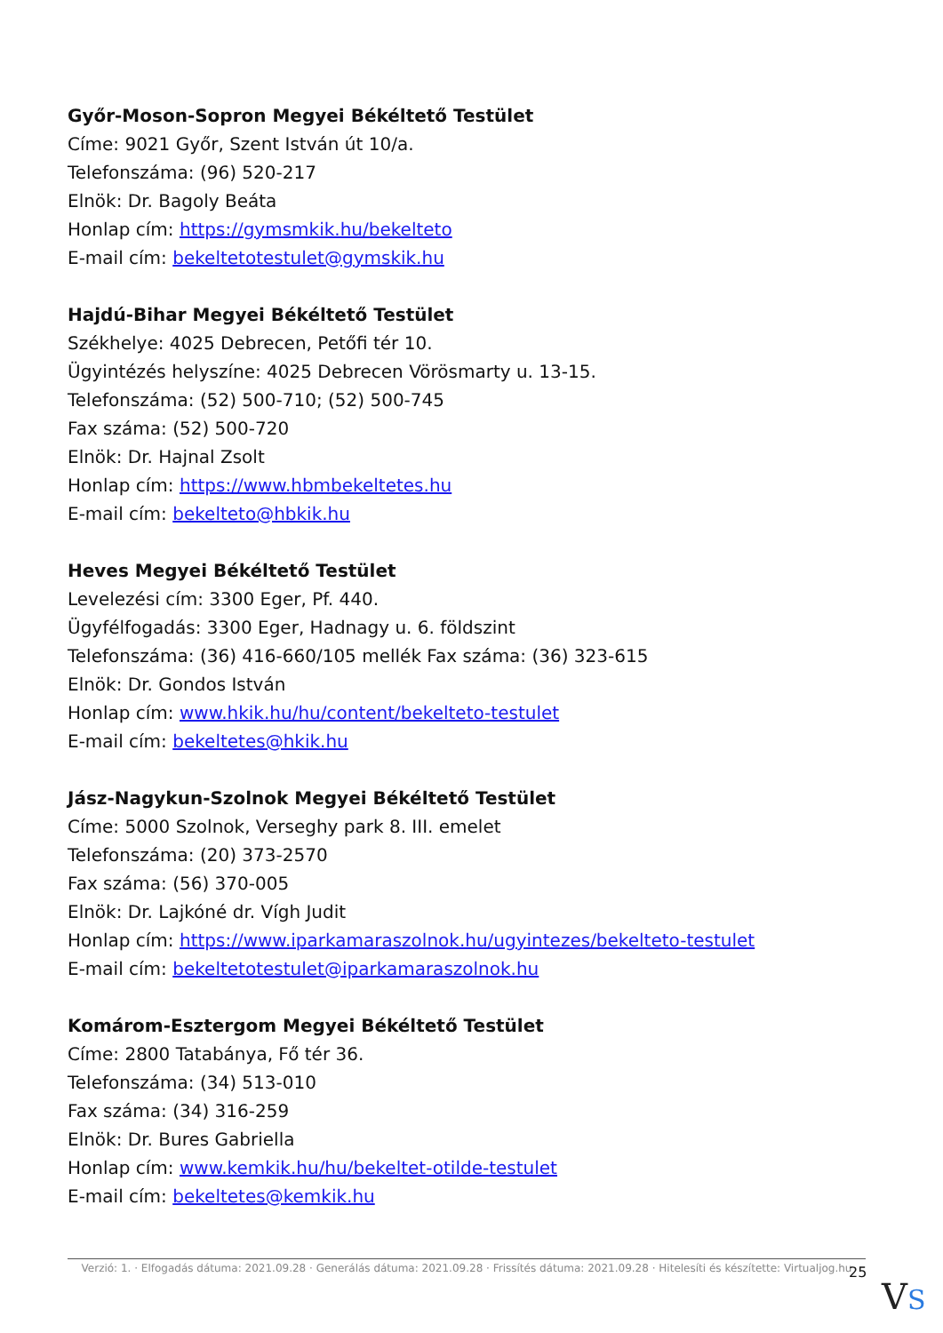Győr-Moson-Sopron Megyei Békéltető Testület
Címe: 9021 Győr, Szent István út 10/a.
Telefonszáma: (96) 520-217
Elnök: Dr. Bagoly Beáta
Honlap cím: https://gymsmkik.hu/bekelteto
E-mail cím: bekeltetotestulet@gymskik.hu
Hajdú-Bihar Megyei Békéltető Testület
Székhelye: 4025 Debrecen, Petőfi tér 10.
Ügyintézés helyszíne: 4025 Debrecen Vörösmarty u. 13-15.
Telefonszáma: (52) 500-710; (52) 500-745
Fax száma: (52) 500-720
Elnök: Dr. Hajnal Zsolt
Honlap cím: https://www.hbmbekeltetes.hu
E-mail cím: bekelteto@hbkik.hu
Heves Megyei Békéltető Testület
Levelezési cím: 3300 Eger, Pf. 440.
Ügyfélfogadás: 3300 Eger, Hadnagy u. 6. földszint
Telefonszáma: (36) 416-660/105 mellék Fax száma: (36) 323-615
Elnök: Dr. Gondos István
Honlap cím: www.hkik.hu/hu/content/bekelteto-testulet
E-mail cím: bekeltetes@hkik.hu
Jász-Nagykun-Szolnok Megyei Békéltető Testület
Címe: 5000 Szolnok, Verseghy park 8. III. emelet
Telefonszáma: (20) 373-2570
Fax száma: (56) 370-005
Elnök: Dr. Lajkóné dr. Vígh Judit
Honlap cím: https://www.iparkamaraszolnok.hu/ugyintezes/bekelteto-testulet
E-mail cím: bekeltetotestulet@iparkamaraszolnok.hu
Komárom-Esztergom Megyei Békéltető Testület
Címe: 2800 Tatabánya, Fő tér 36.
Telefonszáma: (34) 513-010
Fax száma: (34) 316-259
Elnök: Dr. Bures Gabriella
Honlap cím: www.kemkik.hu/hu/bekeltet-otilde-testulet
E-mail cím: bekeltetes@kemkik.hu
Verzió: 1. · Elfogadás dátuma: 2021.09.28 · Generálás dátuma: 2021.09.28 · Frissítés dátuma: 2021.09.28 · Hitelesíti és készítette: Virtualjog.hu
25
VS